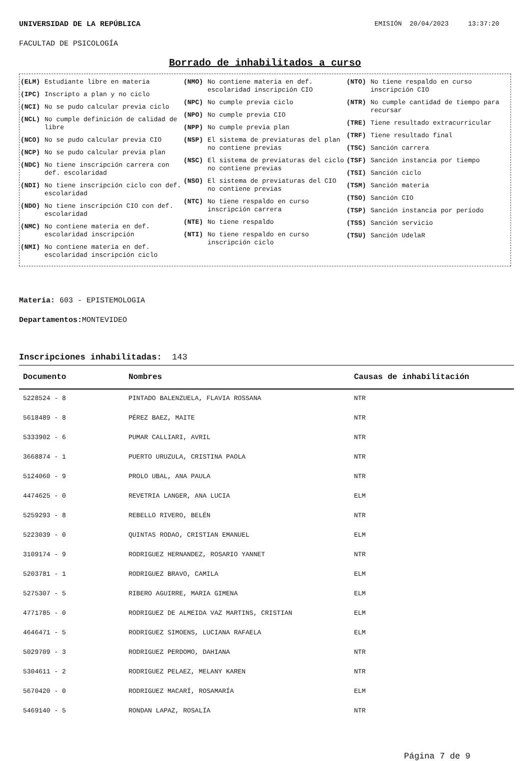UNIVERSIDAD DE LA REPÚBLICA EMISIÓN 20/04/2023 13:37:20
FACULTAD DE PSICOLOGÍA
Borrado de inhabilitados a curso
(ELM) Estudiante libre en materia
(IPC) Inscripto a plan y no ciclo
(NCI) No se pudo calcular previa ciclo
(NCL) No cumple definición de calidad de libre
(NCO) No se pudo calcular previa CIO
(NCP) No se pudo calcular previa plan
(NDC) No tiene inscripción carrera con def. escolaridad
(NDI) No tiene inscripción ciclo con def. escolaridad
(NDO) No tiene inscripción CIO con def. escolaridad
(NMC) No contiene materia en def. escolaridad inscripción
(NMI) No contiene materia en def. escolaridad inscripción ciclo
(NMO) No contiene materia en def. escolaridad inscripción CIO
(NPC) No cumple previa ciclo
(NPO) No cumple previa CIO
(NPP) No cumple previa plan
(NSP) El sistema de previaturas del plan no contiene previas
(NSC) El sistema de previaturas del ciclo no contiene previas
(NSO) El sistema de previaturas del CIO no contiene previas
(NTC) No tiene respaldo en curso inscripción carrera
(NTE) No tiene respaldo
(NTI) No tiene respaldo en curso inscripción ciclo
(NTO) No tiene respaldo en curso inscripción CIO
(NTR) No cumple cantidad de tiempo para recursar
(TRE) Tiene resultado extracurricular
(TRF) Tiene resultado final
(TSC) Sanción carrera
(TSF) Sanción instancia por tiempo
(TSI) Sanción ciclo
(TSM) Sanción materia
(TSO) Sanción CIO
(TSP) Sanción instancia por período
(TSS) Sanción servicio
(TSU) Sanción UdelaR
Materia: 603 - EPISTEMOLOGIA
Departamentos: MONTEVIDEO
Inscripciones inhabilitadas: 143
| Documento | Nombres | Causas de inhabilitación |
| --- | --- | --- |
| 5228524 - 8 | PINTADO BALENZUELA, FLAVIA ROSSANA | NTR |
| 5618489 - 8 | PÉREZ BAEZ, MAITE | NTR |
| 5333902 - 6 | PUMAR CALLIARI, AVRIL | NTR |
| 3668874 - 1 | PUERTO URUZULA, CRISTINA PAOLA | NTR |
| 5124060 - 9 | PROLO UBAL, ANA PAULA | NTR |
| 4474625 - 0 | REVETRIA LANGER, ANA LUCIA | ELM |
| 5259293 - 8 | REBELLO RIVERO, BELÉN | NTR |
| 5223039 - 0 | QUINTAS RODAO, CRISTIAN EMANUEL | ELM |
| 3109174 - 9 | RODRIGUEZ HERNANDEZ, ROSARIO YANNET | NTR |
| 5203781 - 1 | RODRIGUEZ BRAVO, CAMILA | ELM |
| 5275307 - 5 | RIBERO AGUIRRE, MARIA GIMENA | ELM |
| 4771785 - 0 | RODRIGUEZ DE ALMEIDA VAZ MARTINS, CRISTIAN | ELM |
| 4646471 - 5 | RODRIGUEZ SIMOENS, LUCIANA RAFAELA | ELM |
| 5029709 - 3 | RODRIGUEZ PERDOMO, DAHIANA | NTR |
| 5304611 - 2 | RODRIGUEZ PELAEZ, MELANY KAREN | NTR |
| 5670420 - 0 | RODRIGUEZ MACARÍ, ROSAMARÍA | ELM |
| 5469140 - 5 | RONDAN LAPAZ, ROSALÍA | NTR |
Página 7 de 9